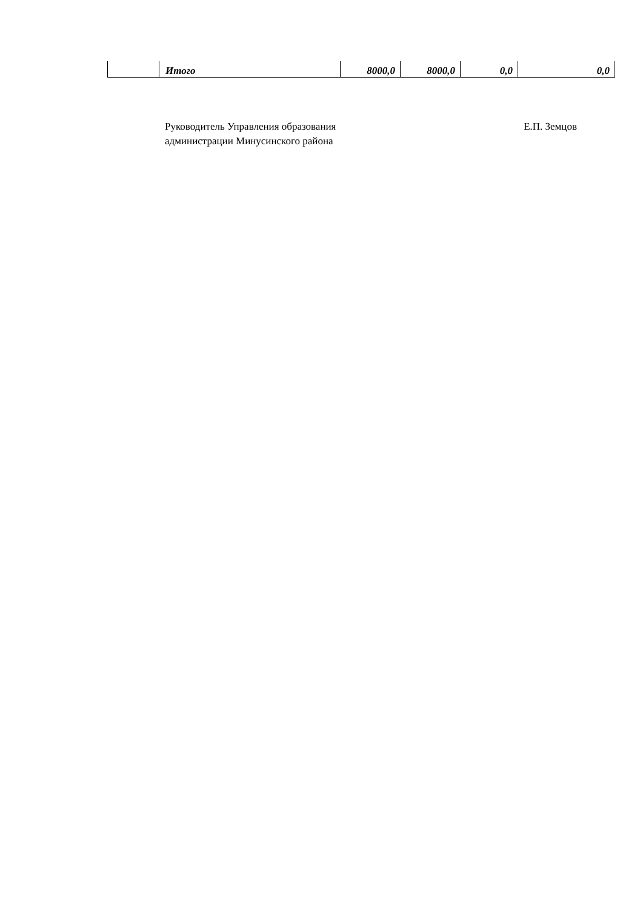| | Итого | 8000,0 | 8000,0 | 0,0 | 0,0 |
Руководитель Управления образования
администрации Минусинского района
Е.П. Земцов